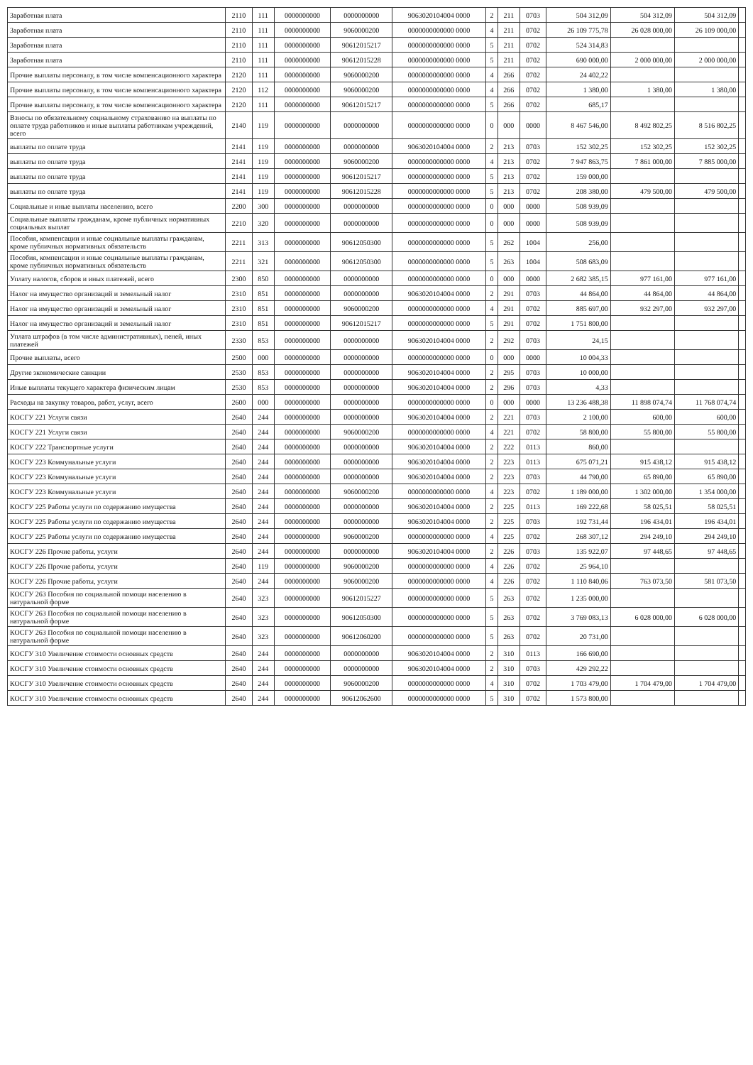| Заработная плата | 2110 | 111 | 0000000000 | 0000000000 | 9063020104004 0000 | 2 | 211 | 0703 | 504 312,09 | 504 312,09 | 504 312,09 | |
| Заработная плата | 2110 | 111 | 0000000000 | 9060000200 | 0000000000000 0000 | 4 | 211 | 0702 | 26 109 775,78 | 26 028 000,00 | 26 109 000,00 | |
| Заработная плата | 2110 | 111 | 0000000000 | 90612015217 | 0000000000000 0000 | 5 | 211 | 0702 | 524 314,83 | | | |
| Заработная плата | 2110 | 111 | 0000000000 | 90612015228 | 0000000000000 0000 | 5 | 211 | 0702 | 690 000,00 | 2 000 000,00 | 2 000 000,00 | |
| Прочие выплаты персоналу, в том числе компенсационного характера | 2120 | 111 | 0000000000 | 9060000200 | 0000000000000 0000 | 4 | 266 | 0702 | 24 402,22 | | | |
| Прочие выплаты персоналу, в том числе компенсационного характера | 2120 | 112 | 0000000000 | 9060000200 | 0000000000000 0000 | 4 | 266 | 0702 | 1 380,00 | 1 380,00 | 1 380,00 | |
| Прочие выплаты персоналу, в том числе компенсационного характера | 2120 | 111 | 0000000000 | 90612015217 | 0000000000000 0000 | 5 | 266 | 0702 | 685,17 | | | |
| Взносы по обязательному социальному страхованию на выплаты по оплате труда работников и иные выплаты работникам учреждений, всего | 2140 | 119 | 0000000000 | 0000000000 | 0000000000000 0000 | 0 | 000 | 0000 | 8 467 546,00 | 8 492 802,25 | 8 516 802,25 | |
| выплаты по оплате труда | 2141 | 119 | 0000000000 | 0000000000 | 9063020104004 0000 | 2 | 213 | 0703 | 152 302,25 | 152 302,25 | 152 302,25 | |
| выплаты по оплате труда | 2141 | 119 | 0000000000 | 9060000200 | 0000000000000 0000 | 4 | 213 | 0702 | 7 947 863,75 | 7 861 000,00 | 7 885 000,00 | |
| выплаты по оплате труда | 2141 | 119 | 0000000000 | 90612015217 | 0000000000000 0000 | 5 | 213 | 0702 | 159 000,00 | | | |
| выплаты по оплате труда | 2141 | 119 | 0000000000 | 90612015228 | 0000000000000 0000 | 5 | 213 | 0702 | 208 380,00 | 479 500,00 | 479 500,00 | |
| Социальные и иные выплаты населению, всего | 2200 | 300 | 0000000000 | 0000000000 | 0000000000000 0000 | 0 | 000 | 0000 | 508 939,09 | | | |
| Социальные выплаты гражданам, кроме публичных нормативных социальных выплат | 2210 | 320 | 0000000000 | 0000000000 | 0000000000000 0000 | 0 | 000 | 0000 | 508 939,09 | | | |
| Пособия, компенсации и иные социальные выплаты гражданам, кроме публичных нормативных обязательств | 2211 | 313 | 0000000000 | 90612050300 | 0000000000000 0000 | 5 | 262 | 1004 | 256,00 | | | |
| Пособия, компенсации и иные социальные выплаты гражданам, кроме публичных нормативных обязательств | 2211 | 321 | 0000000000 | 90612050300 | 0000000000000 0000 | 5 | 263 | 1004 | 508 683,09 | | | |
| Уплату налогов, сборов и иных платежей, всего | 2300 | 850 | 0000000000 | 0000000000 | 0000000000000 0000 | 0 | 000 | 0000 | 2 682 385,15 | 977 161,00 | 977 161,00 | |
| Налог на имущество организаций и земельный налог | 2310 | 851 | 0000000000 | 0000000000 | 9063020104004 0000 | 2 | 291 | 0703 | 44 864,00 | 44 864,00 | 44 864,00 | |
| Налог на имущество организаций и земельный налог | 2310 | 851 | 0000000000 | 9060000200 | 0000000000000 0000 | 4 | 291 | 0702 | 885 697,00 | 932 297,00 | 932 297,00 | |
| Налог на имущество организаций и земельный налог | 2310 | 851 | 0000000000 | 90612015217 | 0000000000000 0000 | 5 | 291 | 0702 | 1 751 800,00 | | | |
| Уплата штрафов (в том числе административных), пеней, иных платежей | 2330 | 853 | 0000000000 | 0000000000 | 9063020104004 0000 | 2 | 292 | 0703 | 24,15 | | | |
| Прочие выплаты, всего | 2500 | 000 | 0000000000 | 0000000000 | 0000000000000 0000 | 0 | 000 | 0000 | 10 004,33 | | | |
| Другие экономические санкции | 2530 | 853 | 0000000000 | 0000000000 | 9063020104004 0000 | 2 | 295 | 0703 | 10 000,00 | | | |
| Иные выплаты текущего характера физическим лицам | 2530 | 853 | 0000000000 | 0000000000 | 9063020104004 0000 | 2 | 296 | 0703 | 4,33 | | | |
| Расходы на закупку товаров, работ, услуг, всего | 2600 | 000 | 0000000000 | 0000000000 | 0000000000000 0000 | 0 | 000 | 0000 | 13 236 488,38 | 11 898 074,74 | 11 768 074,74 | |
| КОСГУ 221 Услуги связи | 2640 | 244 | 0000000000 | 0000000000 | 9063020104004 0000 | 2 | 221 | 0703 | 2 100,00 | 600,00 | 600,00 | |
| КОСГУ 221 Услуги связи | 2640 | 244 | 0000000000 | 9060000200 | 0000000000000 0000 | 4 | 221 | 0702 | 58 800,00 | 55 800,00 | 55 800,00 | |
| КОСГУ 222 Транспортные услуги | 2640 | 244 | 0000000000 | 0000000000 | 9063020104004 0000 | 2 | 222 | 0113 | 860,00 | | | |
| КОСГУ 223 Коммунальные услуги | 2640 | 244 | 0000000000 | 0000000000 | 9063020104004 0000 | 2 | 223 | 0113 | 675 071,21 | 915 438,12 | 915 438,12 | |
| КОСГУ 223 Коммунальные услуги | 2640 | 244 | 0000000000 | 0000000000 | 9063020104004 0000 | 2 | 223 | 0703 | 44 790,00 | 65 890,00 | 65 890,00 | |
| КОСГУ 223 Коммунальные услуги | 2640 | 244 | 0000000000 | 9060000200 | 0000000000000 0000 | 4 | 223 | 0702 | 1 189 000,00 | 1 302 000,00 | 1 354 000,00 | |
| КОСГУ 225 Работы услуги по содержанию имущества | 2640 | 244 | 0000000000 | 0000000000 | 9063020104004 0000 | 2 | 225 | 0113 | 169 222,68 | 58 025,51 | 58 025,51 | |
| КОСГУ 225 Работы услуги по содержанию имущества | 2640 | 244 | 0000000000 | 0000000000 | 9063020104004 0000 | 2 | 225 | 0703 | 192 731,44 | 196 434,01 | 196 434,01 | |
| КОСГУ 225 Работы услуги по содержанию имущества | 2640 | 244 | 0000000000 | 9060000200 | 0000000000000 0000 | 4 | 225 | 0702 | 268 307,12 | 294 249,10 | 294 249,10 | |
| КОСГУ 226 Прочие работы, услуги | 2640 | 244 | 0000000000 | 0000000000 | 9063020104004 0000 | 2 | 226 | 0703 | 135 922,07 | 97 448,65 | 97 448,65 | |
| КОСГУ 226 Прочие работы, услуги | 2640 | 119 | 0000000000 | 9060000200 | 0000000000000 0000 | 4 | 226 | 0702 | 25 964,10 | | | |
| КОСГУ 226 Прочие работы, услуги | 2640 | 244 | 0000000000 | 9060000200 | 0000000000000 0000 | 4 | 226 | 0702 | 1 110 840,06 | 763 073,50 | 581 073,50 | |
| КОСГУ 263 Пособия по социальной помощи населению в натуральной форме | 2640 | 323 | 0000000000 | 90612015227 | 0000000000000 0000 | 5 | 263 | 0702 | 1 235 000,00 | | | |
| КОСГУ 263 Пособия по социальной помощи населению в натуральной форме | 2640 | 323 | 0000000000 | 90612050300 | 0000000000000 0000 | 5 | 263 | 0702 | 3 769 083,13 | 6 028 000,00 | 6 028 000,00 | |
| КОСГУ 263 Пособия по социальной помощи населению в натуральной форме | 2640 | 323 | 0000000000 | 90612060200 | 0000000000000 0000 | 5 | 263 | 0702 | 20 731,00 | | | |
| КОСГУ 310 Увеличение стоимости основных средств | 2640 | 244 | 0000000000 | 0000000000 | 9063020104004 0000 | 2 | 310 | 0113 | 166 690,00 | | | |
| КОСГУ 310 Увеличение стоимости основных средств | 2640 | 244 | 0000000000 | 0000000000 | 9063020104004 0000 | 2 | 310 | 0703 | 429 292,22 | | | |
| КОСГУ 310 Увеличение стоимости основных средств | 2640 | 244 | 0000000000 | 9060000200 | 0000000000000 0000 | 4 | 310 | 0702 | 1 703 479,00 | 1 704 479,00 | 1 704 479,00 | |
| КОСГУ 310 Увеличение стоимости основных средств | 2640 | 244 | 0000000000 | 90612062600 | 0000000000000 0000 | 5 | 310 | 0702 | 1 573 800,00 | | | |